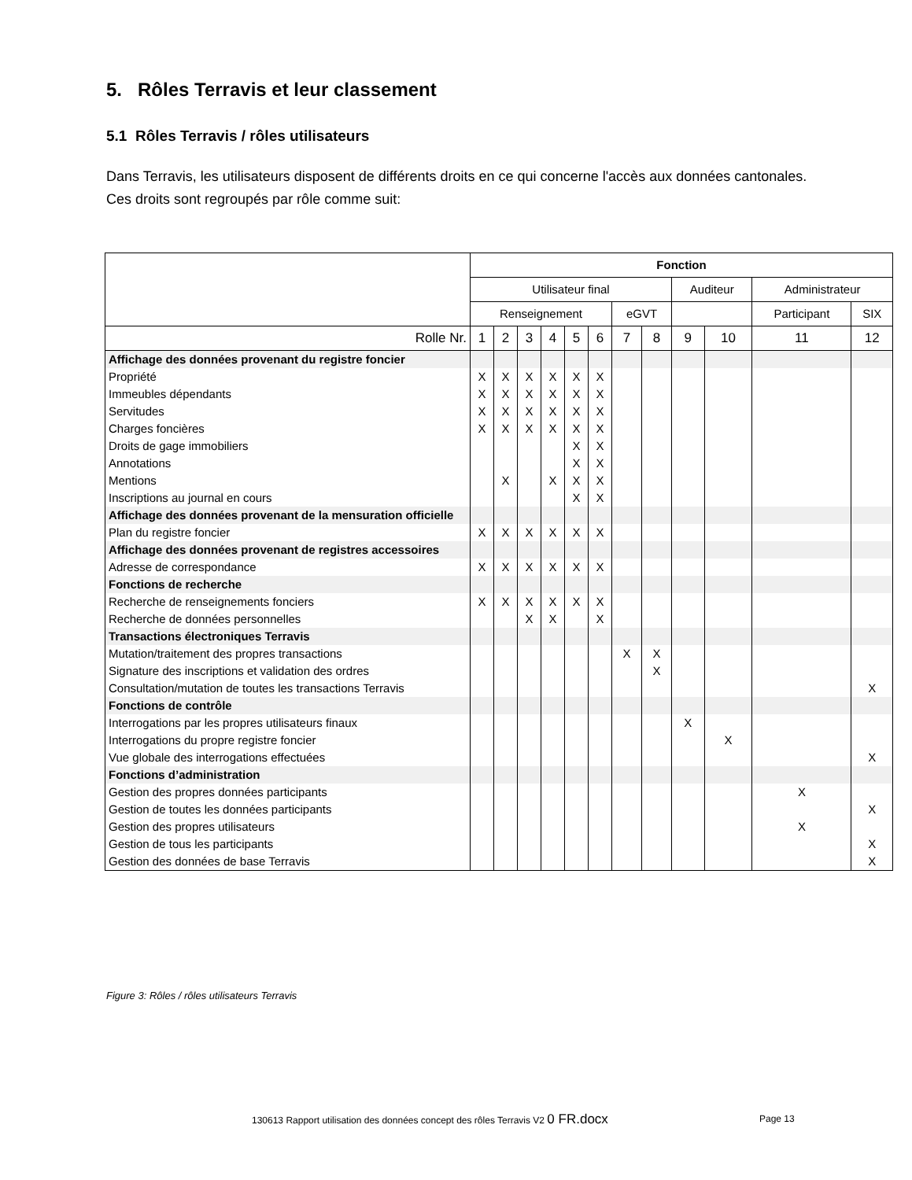5. Rôles Terravis et leur classement
5.1 Rôles Terravis / rôles utilisateurs
Dans Terravis, les utilisateurs disposent de différents droits en ce qui concerne l'accès aux données cantonales. Ces droits sont regroupés par rôle comme suit:
| | Fonction | | | | | | | | | | | |
| | Utilisateur final | | | | | | | | Auditeur | | Administrateur | |
| | Renseignement | | | | | | eGVT | | | | Participant | SIX |
| Rolle Nr. | 1 | 2 | 3 | 4 | 5 | 6 | 7 | 8 | 9 | 10 | 11 | 12 |
| Affichage des données provenant du registre foncier | | | | | | | | | | | | |
| Propriété | X | X | X | X | X | X | | | | | | |
| Immeubles dépendants | X | X | X | X | X | X | | | | | | |
| Servitudes | X | X | X | X | X | X | | | | | | |
| Charges foncières | X | X | X | X | X | X | | | | | | |
| Droits de gage immobiliers | | | | | X | X | | | | | | |
| Annotations | | | | | X | X | | | | | | |
| Mentions | | X | | X | X | X | | | | | | |
| Inscriptions au journal en cours | | | | | X | X | | | | | | |
| Affichage des données provenant de la mensuration officielle | | | | | | | | | | | | |
| Plan du registre foncier | X | X | X | X | X | X | | | | | | |
| Affichage des données provenant de registres accessoires | | | | | | | | | | | | |
| Adresse de correspondance | X | X | X | X | X | X | | | | | | |
| Fonctions de recherche | | | | | | | | | | | | |
| Recherche de renseignements fonciers | X | X | X | X | X | X | | | | | | |
| Recherche de données personnelles | | | X | X | | X | | | | | | |
| Transactions électroniques Terravis | | | | | | | | | | | | |
| Mutation/traitement des propres transactions | | | | | | | X | X | | | | |
| Signature des inscriptions et validation des ordres | | | | | | | | X | | | | |
| Consultation/mutation de toutes les transactions Terravis | | | | | | | | | | | | X |
| Fonctions de contrôle | | | | | | | | | | | | |
| Interrogations par les propres utilisateurs finaux | | | | | | | | | X | | | |
| Interrogations du propre registre foncier | | | | | | | | | | X | | |
| Vue globale des interrogations effectuées | | | | | | | | | | | | X |
| Fonctions d’administration | | | | | | | | | | | | |
| Gestion des propres données participants | | | | | | | | | | | X | |
| Gestion de toutes les données participants | | | | | | | | | | | | X |
| Gestion des propres utilisateurs | | | | | | | | | | | X | |
| Gestion de tous les participants | | | | | | | | | | | | X |
| Gestion des données de base Terravis | | | | | | | | | | | | X |
Figure 3: Rôles / rôles utilisateurs Terravis
130613 Rapport utilisation des données concept des rôles Terravis V2 0 FR.docx
Page 13